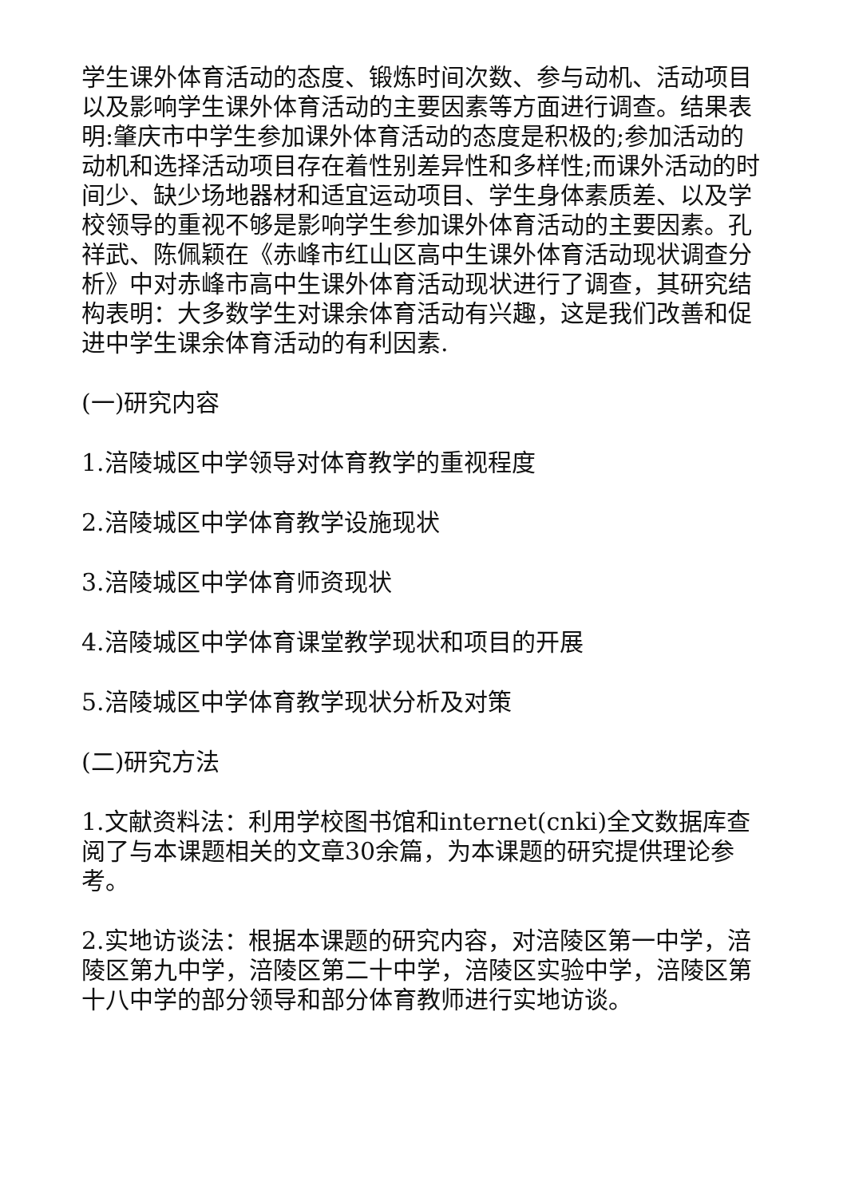学生课外体育活动的态度、锻炼时间次数、参与动机、活动项目以及影响学生课外体育活动的主要因素等方面进行调查。结果表明:肇庆市中学生参加课外体育活动的态度是积极的;参加活动的动机和选择活动项目存在着性别差异性和多样性;而课外活动的时间少、缺少场地器材和适宜运动项目、学生身体素质差、以及学校领导的重视不够是影响学生参加课外体育活动的主要因素。孔祥武、陈佩颖在《赤峰市红山区高中生课外体育活动现状调查分析》中对赤峰市高中生课外体育活动现状进行了调查，其研究结构表明：大多数学生对课余体育活动有兴趣，这是我们改善和促进中学生课余体育活动的有利因素.
(一)研究内容
1.涪陵城区中学领导对体育教学的重视程度
2.涪陵城区中学体育教学设施现状
3.涪陵城区中学体育师资现状
4.涪陵城区中学体育课堂教学现状和项目的开展
5.涪陵城区中学体育教学现状分析及对策
(二)研究方法
1.文献资料法：利用学校图书馆和internet(cnki)全文数据库查阅了与本课题相关的文章30余篇，为本课题的研究提供理论参考。
2.实地访谈法：根据本课题的研究内容，对涪陵区第一中学，涪陵区第九中学，涪陵区第二十中学，涪陵区实验中学，涪陵区第十八中学的部分领导和部分体育教师进行实地访谈。